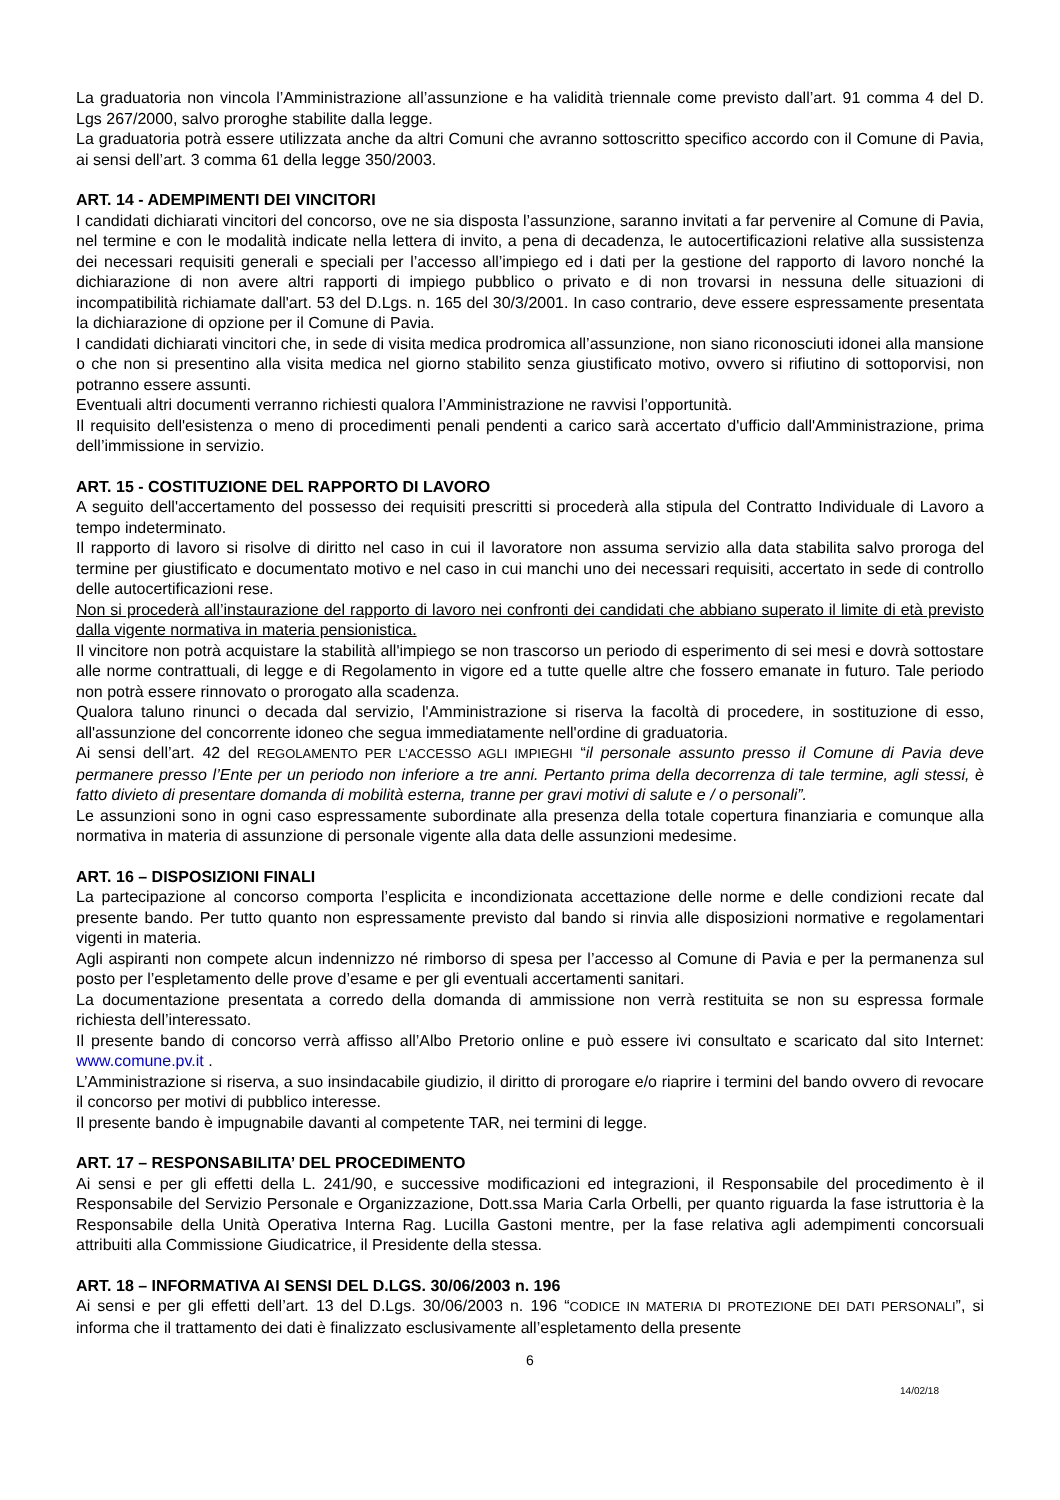La graduatoria non vincola l’Amministrazione all’assunzione e ha validità triennale come previsto dall’art. 91 comma 4 del D. Lgs 267/2000, salvo proroghe stabilite dalla legge.
La graduatoria potrà essere utilizzata anche da altri Comuni che avranno sottoscritto specifico accordo con il Comune di Pavia, ai sensi dell’art. 3 comma 61 della legge 350/2003.
ART. 14 - ADEMPIMENTI DEI VINCITORI
I candidati dichiarati vincitori del concorso, ove ne sia disposta l’assunzione, saranno invitati a far pervenire al Comune di Pavia, nel termine e con le modalità indicate nella lettera di invito, a pena di decadenza, le autocertificazioni relative alla sussistenza dei necessari requisiti generali e speciali per l’accesso all’impiego ed i dati per la gestione del rapporto di lavoro nonché la dichiarazione di non avere altri rapporti di impiego pubblico o privato e di non trovarsi in nessuna delle situazioni di incompatibilità richiamate dall'art. 53 del D.Lgs. n. 165 del 30/3/2001. In caso contrario, deve essere espressamente presentata la dichiarazione di opzione per il Comune di Pavia.
I candidati dichiarati vincitori che, in sede di visita medica prodromica all’assunzione, non siano riconosciuti idonei alla mansione o che non si presentino alla visita medica nel giorno stabilito senza giustificato motivo, ovvero si rifiutino di sottoporvisi, non potranno essere assunti.
Eventuali altri documenti verranno richiesti qualora l’Amministrazione ne ravvisi l’opportunità.
Il requisito dell'esistenza o meno di procedimenti penali pendenti a carico sarà accertato d'ufficio dall'Amministrazione, prima dell’immissione in servizio.
ART. 15 - COSTITUZIONE DEL RAPPORTO DI LAVORO
A seguito dell'accertamento del possesso dei requisiti prescritti si procederà alla stipula del Contratto Individuale di Lavoro a tempo indeterminato.
Il rapporto di lavoro si risolve di diritto nel caso in cui il lavoratore non assuma servizio alla data stabilita salvo proroga del termine per giustificato e documentato motivo e nel caso in cui manchi uno dei necessari requisiti, accertato in sede di controllo delle autocertificazioni rese.
Non si procederà all’instaurazione del rapporto di lavoro nei confronti dei candidati che abbiano superato il limite di età previsto dalla vigente normativa in materia pensionistica.
Il vincitore non potrà acquistare la stabilità all'impiego se non trascorso un periodo di esperimento di sei mesi e dovrà sottostare alle norme contrattuali, di legge e di Regolamento in vigore ed a tutte quelle altre che fossero emanate in futuro. Tale periodo non potrà essere rinnovato o prorogato alla scadenza.
Qualora taluno rinunci o decada dal servizio, l'Amministrazione si riserva la facoltà di procedere, in sostituzione di esso, all'assunzione del concorrente idoneo che segua immediatamente nell'ordine di graduatoria.
Ai sensi dell’art. 42 del REGOLAMENTO PER L’ACCESSO AGLI IMPIEGHI “il personale assunto presso il Comune di Pavia deve permanere presso l’Ente per un periodo non inferiore a tre anni. Pertanto prima della decorrenza di tale termine, agli stessi, è fatto divieto di presentare domanda di mobilità esterna, tranne per gravi motivi di salute e / o personali”.
Le assunzioni sono in ogni caso espressamente subordinate alla presenza della totale copertura finanziaria e comunque alla normativa in materia di assunzione di personale vigente alla data delle assunzioni medesime.
ART. 16 – DISPOSIZIONI FINALI
La partecipazione al concorso comporta l’esplicita e incondizionata accettazione delle norme e delle condizioni recate dal presente bando. Per tutto quanto non espressamente previsto dal bando si rinvia alle disposizioni normative e regolamentari vigenti in materia.
Agli aspiranti non compete alcun indennizzo né rimborso di spesa per l’accesso al Comune di Pavia e per la permanenza sul posto per l’espletamento delle prove d’esame e per gli eventuali accertamenti sanitari.
La documentazione presentata a corredo della domanda di ammissione non verrà restituita se non su espressa formale richiesta dell’interessato.
Il presente bando di concorso verrà affisso all’Albo Pretorio online e può essere ivi consultato e scaricato dal sito Internet: www.comune.pv.it .
L’Amministrazione si riserva, a suo insindacabile giudizio, il diritto di prorogare e/o riaprire i termini del bando ovvero di revocare il concorso per motivi di pubblico interesse.
Il presente bando è impugnabile davanti al competente TAR, nei termini di legge.
ART. 17 – RESPONSABILITA’ DEL PROCEDIMENTO
Ai sensi e per gli effetti della L. 241/90, e successive modificazioni ed integrazioni, il Responsabile del procedimento è il Responsabile del Servizio Personale e Organizzazione, Dott.ssa Maria Carla Orbelli, per quanto riguarda la fase istruttoria è la Responsabile della Unità Operativa Interna Rag. Lucilla Gastoni mentre, per la fase relativa agli adempimenti concorsuali attribuiti alla Commissione Giudicatrice, il Presidente della stessa.
ART. 18 – INFORMATIVA AI SENSI DEL D.LGS. 30/06/2003 n. 196
Ai sensi e per gli effetti dell’art. 13 del D.Lgs. 30/06/2003 n. 196 “CODICE IN MATERIA DI PROTEZIONE DEI DATI PERSONALI”, si informa che il trattamento dei dati è finalizzato esclusivamente all’espletamento della presente
6
14/02/18